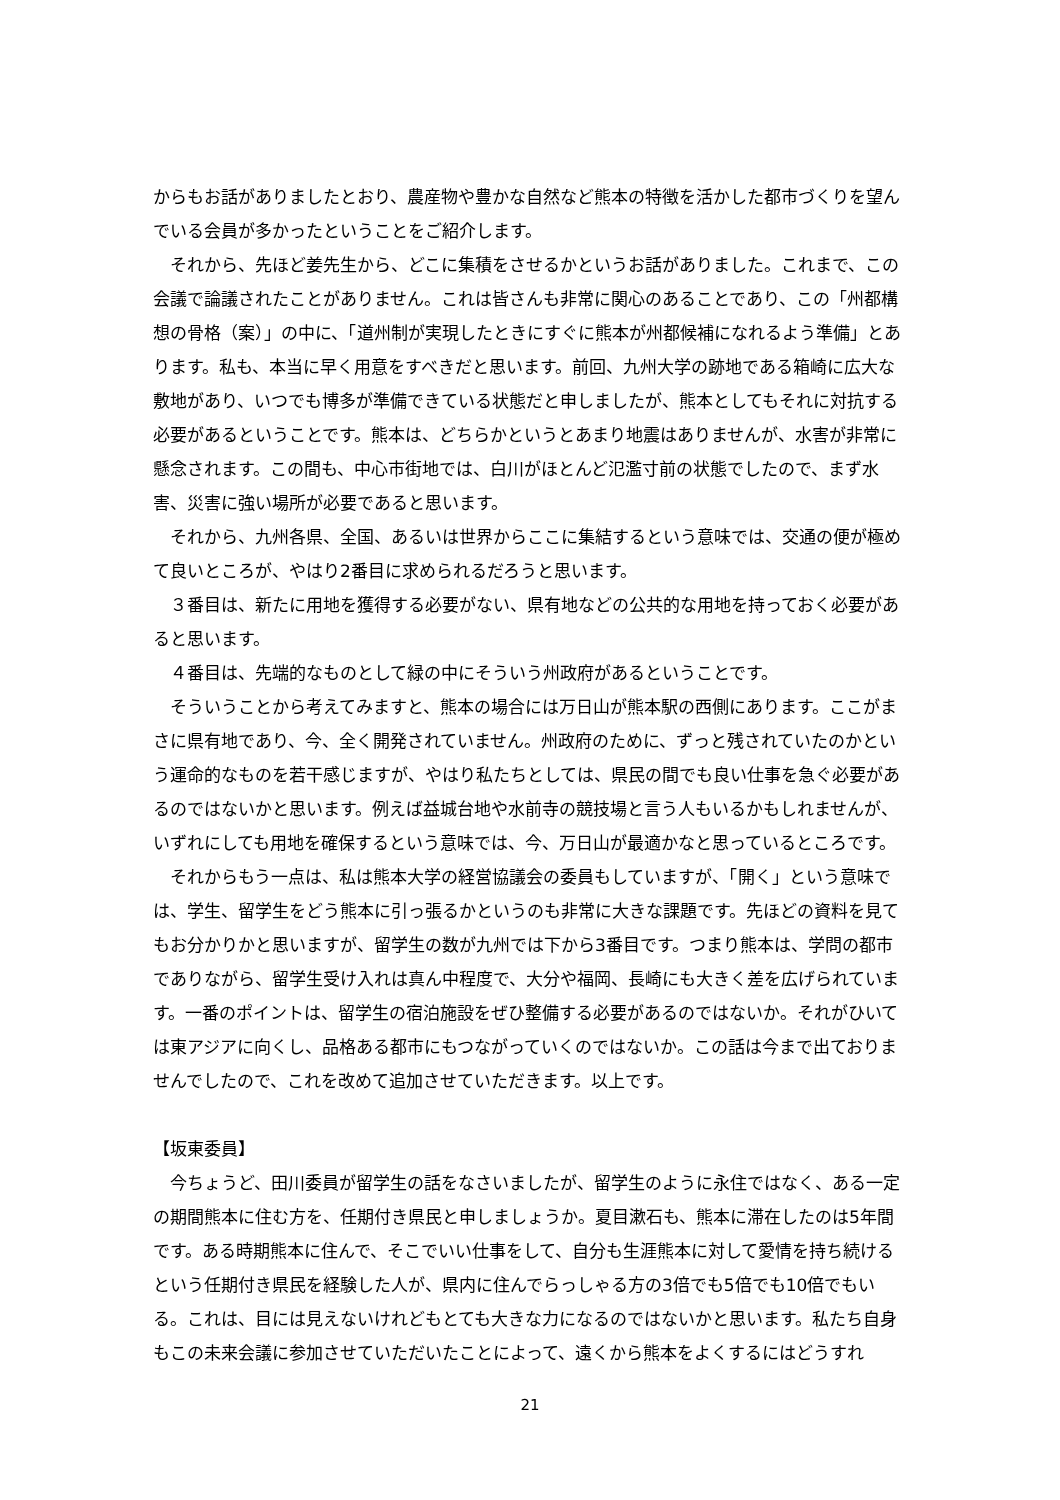からもお話がありましたとおり、農産物や豊かな自然など熊本の特徴を活かした都市づくりを望んでいる会員が多かったということをご紹介します。
それから、先ほど姜先生から、どこに集積をさせるかというお話がありました。これまで、この会議で論議されたことがありません。これは皆さんも非常に関心のあることであり、この「州都構想の骨格（案）」の中に、「道州制が実現したときにすぐに熊本が州都候補になれるよう準備」とあります。私も、本当に早く用意をすべきだと思います。前回、九州大学の跡地である箱崎に広大な敷地があり、いつでも博多が準備できている状態だと申しましたが、熊本としてもそれに対抗する必要があるということです。熊本は、どちらかというとあまり地震はありませんが、水害が非常に懸念されます。この間も、中心市街地では、白川がほとんど氾濫寸前の状態でしたので、まず水害、災害に強い場所が必要であると思います。
それから、九州各県、全国、あるいは世界からここに集結するという意味では、交通の便が極めて良いところが、やはり2番目に求められるだろうと思います。
３番目は、新たに用地を獲得する必要がない、県有地などの公共的な用地を持っておく必要があると思います。
４番目は、先端的なものとして緑の中にそういう州政府があるということです。
そういうことから考えてみますと、熊本の場合には万日山が熊本駅の西側にあります。ここがまさに県有地であり、今、全く開発されていません。州政府のために、ずっと残されていたのかという運命的なものを若干感じますが、やはり私たちとしては、県民の間でも良い仕事を急ぐ必要があるのではないかと思います。例えば益城台地や水前寺の競技場と言う人もいるかもしれませんが、いずれにしても用地を確保するという意味では、今、万日山が最適かなと思っているところです。
それからもう一点は、私は熊本大学の経営協議会の委員もしていますが、「開く」という意味では、学生、留学生をどう熊本に引っ張るかというのも非常に大きな課題です。先ほどの資料を見てもお分かりかと思いますが、留学生の数が九州では下から3番目です。つまり熊本は、学問の都市でありながら、留学生受け入れは真ん中程度で、大分や福岡、長崎にも大きく差を広げられています。一番のポイントは、留学生の宿泊施設をぜひ整備する必要があるのではないか。それがひいては東アジアに向くし、品格ある都市にもつながっていくのではないか。この話は今まで出ておりませんでしたので、これを改めて追加させていただきます。以上です。
【坂東委員】
今ちょうど、田川委員が留学生の話をなさいましたが、留学生のように永住ではなく、ある一定の期間熊本に住む方を、任期付き県民と申しましょうか。夏目漱石も、熊本に滞在したのは5年間です。ある時期熊本に住んで、そこでいい仕事をして、自分も生涯熊本に対して愛情を持ち続けるという任期付き県民を経験した人が、県内に住んでらっしゃる方の3倍でも5倍でも10倍でもいる。これは、目には見えないけれどもとても大きな力になるのではないかと思います。私たち自身もこの未来会議に参加させていただいたことによって、遠くから熊本をよくするにはどうすれ
21